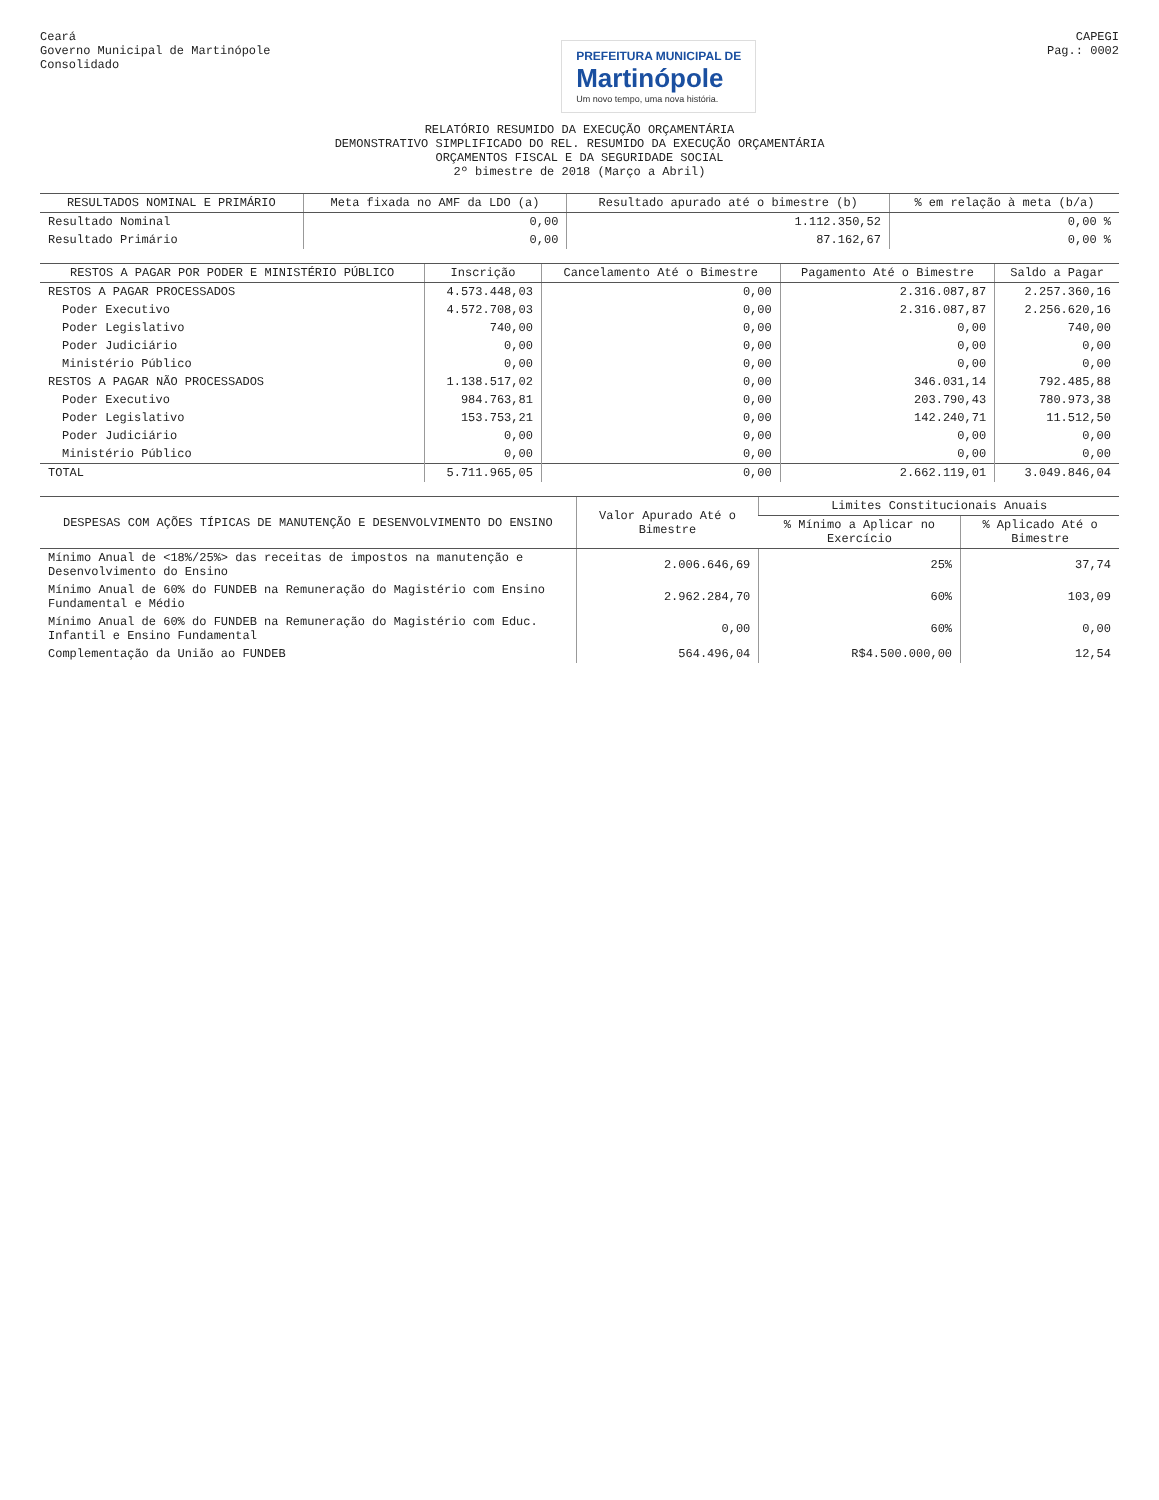Ceará
Governo Municipal de Martinópole
Consolidado
PREFEITURA MUNICIPAL DE
Martinópole Um novo tempo, uma nova história.
CAPEGI
Pag.: 0002
RELATÓRIO RESUMIDO DA EXECUÇÃO ORÇAMENTÁRIA
DEMONSTRATIVO SIMPLIFICADO DO REL. RESUMIDO DA EXECUÇÃO ORÇAMENTÁRIA
ORÇAMENTOS FISCAL E DA SEGURIDADE SOCIAL
2º bimestre de 2018 (Março a Abril)
| RESULTADOS NOMINAL E PRIMÁRIO | Meta fixada no AMF da LDO (a) | Resultado apurado até o bimestre (b) | % em relação à meta (b/a) |
| --- | --- | --- | --- |
| Resultado Nominal | 0,00 | 1.112.350,52 | 0,00 % |
| Resultado Primário | 0,00 | 87.162,67 | 0,00 % |
| RESTOS A PAGAR POR PODER E MINISTÉRIO PÚBLICO | Inscrição | Cancelamento Até o Bimestre | Pagamento Até o Bimestre | Saldo a Pagar |
| --- | --- | --- | --- | --- |
| RESTOS A PAGAR PROCESSADOS | 4.573.448,03 | 0,00 | 2.316.087,87 | 2.257.360,16 |
| Poder Executivo | 4.572.708,03 | 0,00 | 2.316.087,87 | 2.256.620,16 |
| Poder Legislativo | 740,00 | 0,00 | 0,00 | 740,00 |
| Poder Judiciário | 0,00 | 0,00 | 0,00 | 0,00 |
| Ministério Público | 0,00 | 0,00 | 0,00 | 0,00 |
| RESTOS A PAGAR NÃO PROCESSADOS | 1.138.517,02 | 0,00 | 346.031,14 | 792.485,88 |
| Poder Executivo | 984.763,81 | 0,00 | 203.790,43 | 780.973,38 |
| Poder Legislativo | 153.753,21 | 0,00 | 142.240,71 | 11.512,50 |
| Poder Judiciário | 0,00 | 0,00 | 0,00 | 0,00 |
| Ministério Público | 0,00 | 0,00 | 0,00 | 0,00 |
| TOTAL | 5.711.965,05 | 0,00 | 2.662.119,01 | 3.049.846,04 |
| DESPESAS COM AÇÕES TÍPICAS DE MANUTENÇÃO E DESENVOLVIMENTO DO ENSINO | Valor Apurado Até o Bimestre | Limites Constitucionais Anuais | |
| --- | --- | --- | --- |
| | | % Mínimo a Aplicar no Exercício | % Aplicado Até o Bimestre |
| Mínimo Anual de <18%/25%> das receitas de impostos na manutenção e Desenvolvimento do Ensino | 2.006.646,69 | 25% | 37,74 |
| Mínimo Anual de 60% do FUNDEB na Remuneração do Magistério com Ensino Fundamental e Médio | 2.962.284,70 | 60% | 103,09 |
| Mínimo Anual de 60% do FUNDEB na Remuneração do Magistério com Educ. Infantil e Ensino Fundamental | 0,00 | 60% | 0,00 |
| Complementação da União ao FUNDEB | 564.496,04 | R$4.500.000,00 | 12,54 |